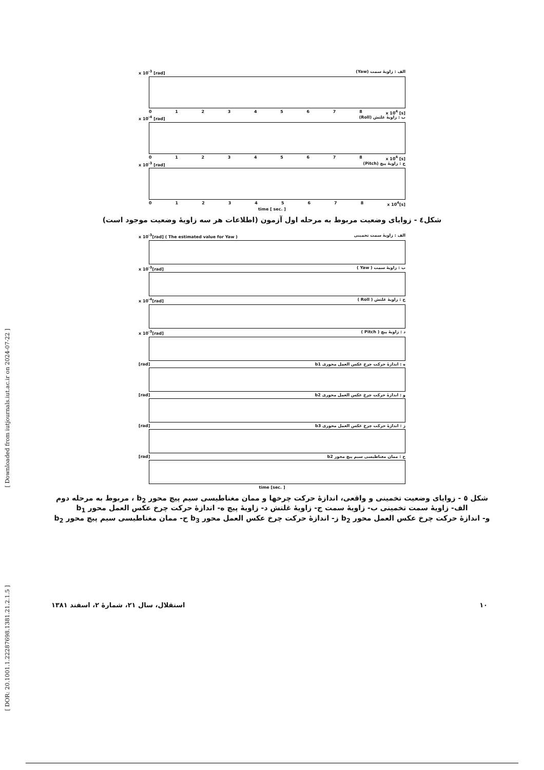[ Downloaded from iutjournals.iut.ac.ir on 2024-07-22 ]
[ DOR: 20.1001.1.22287698.1381.21.2.1.5 ]
x 10<sup>-3</sup> [rad] (Yaw) الف : زاویهٔ سمت
012345678 x 10<sup>4</sup> [s]
x 10<sup>-4</sup> [rad] (Roll) ب : زاویهٔ غلتش
012345678 x 10<sup>4</sup> [s]
x 10<sup>-3</sup> [rad] (Pitch) ج : زاویهٔ پیچ
012345678 x 10<sup>4</sup>[s]
time [ sec. ]
شکل٤ - زوایای وضعیت مربوط به مرحله اول آزمون (اطلاعات هر سه زاویهٔ وضعیت موجود است)
x 10<sup>-3</sup>[rad] ( The estimated value for Yaw ) الف : زاویهٔ سمت تخمینی
x 10<sup>-3</sup>[rad] ( Yaw ) ب : زاویهٔ سمت
x 10<sup>-4</sup>[rad] ( Roll ) ج : زاویهٔ غلتش
x 10<sup>-3</sup>[rad] ( Pitch ) د : زاویهٔ پیچ
[rad] b1 ه : اندازهٔ حرکت چرخ عکس العمل محوری
[rad] b2 و : اندازهٔ حرکت چرخ عکس العمل محوری
[rad] b3 ز : اندازهٔ حرکت چرخ عکس العمل محوری
[rad] b2 ح : ممان مغناطیسی سیم پیچ محور
time [sec. ]
شکل ٥ - زوایای وضعیت تخمینی و واقعی، اندازهٔ حرکت چرخها و ممان مغناطیسی سیم پیچ محور b<sub>2</sub> ، مربوط به مرحله دوم
الف- زاویهٔ سمت تخمینی ب- زاویهٔ سمت ج- زاویهٔ غلتش د- زاویهٔ پیچ ه- اندازهٔ حرکت چرخ عکس العمل محور b<sub>1</sub>
و- اندازهٔ حرکت چرخ عکس العمل محور b<sub>2</sub> ز- اندازهٔ حرکت چرخ عکس العمل محور b<sub>3</sub> ح- ممان مغناطیسی سیم پیچ محور b<sub>2</sub>
١٠ استقلال، سال ٢١، شمارهٔ ٢، اسفند ١٣٨١